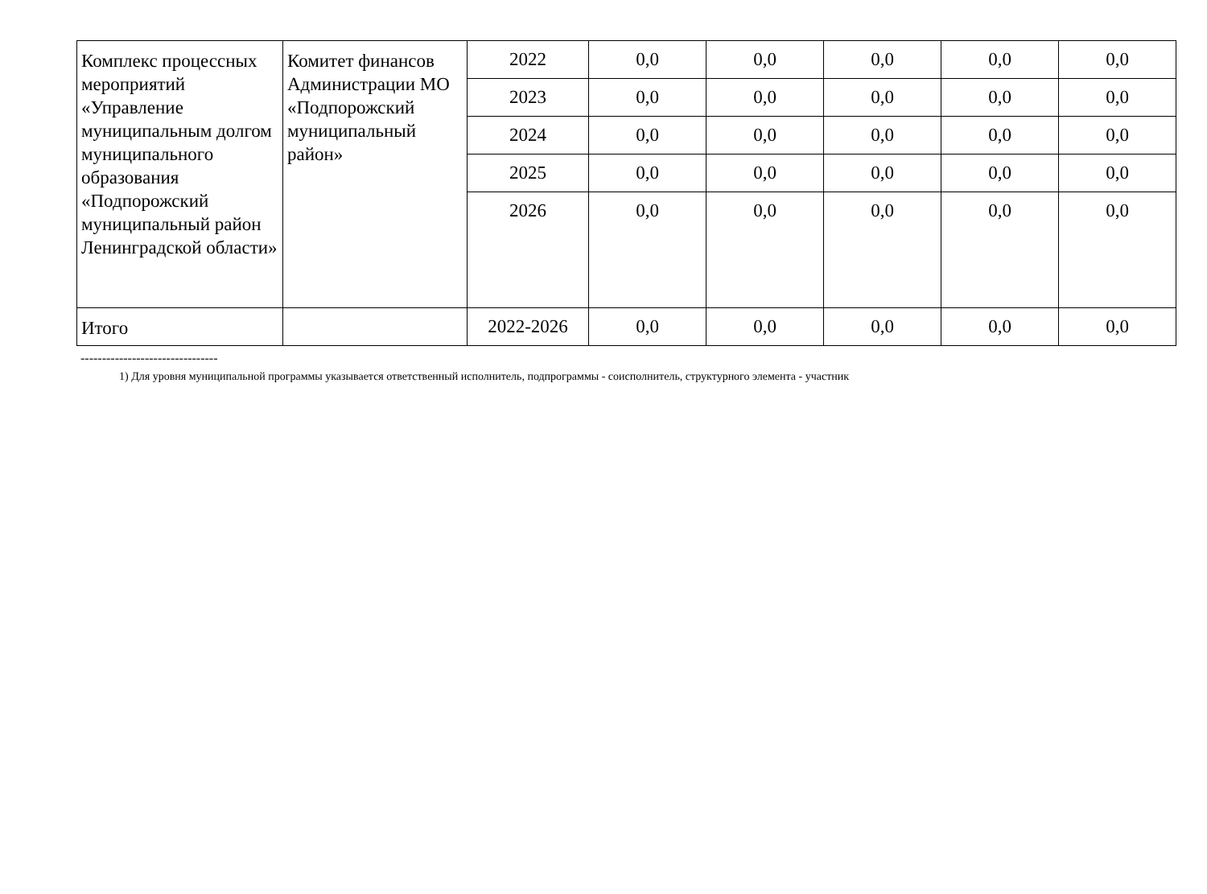| Комплекс процессных мероприятий «Управление муниципальным долгом муниципального образования «Подпорожский муниципальный район Ленинградской области» | Комитет финансов Администрации МО «Подпорожский муниципальный район» | 2022 | 0,0 | 0,0 | 0,0 | 0,0 | 0,0 |
| | | 2023 | 0,0 | 0,0 | 0,0 | 0,0 | 0,0 |
| | | 2024 | 0,0 | 0,0 | 0,0 | 0,0 | 0,0 |
| | | 2025 | 0,0 | 0,0 | 0,0 | 0,0 | 0,0 |
| | | 2026 | 0,0 | 0,0 | 0,0 | 0,0 | 0,0 |
| Итого | | 2022-2026 | 0,0 | 0,0 | 0,0 | 0,0 | 0,0 |
--------------------------------
1) Для уровня муниципальной программы указывается ответственный исполнитель, подпрограммы - соисполнитель, структурного элемента - участник